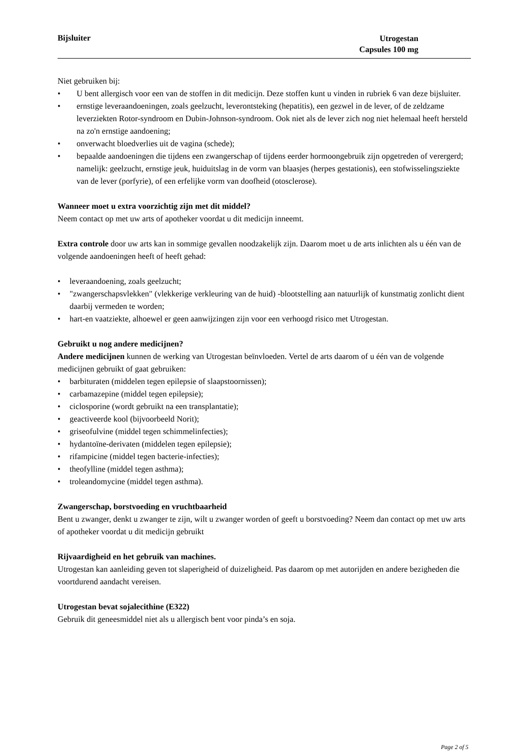Bijsluiter
Utrogestan
Capsules 100 mg
Niet gebruiken bij:
• U bent allergisch voor een van de stoffen in dit medicijn. Deze stoffen kunt u vinden in rubriek 6 van deze bijsluiter.
• ernstige leveraandoeningen, zoals geelzucht, leverontsteking (hepatitis), een gezwel in de lever, of de zeldzame leverziekten Rotor-syndroom en Dubin-Johnson-syndroom. Ook niet als de lever zich nog niet helemaal heeft hersteld na zo'n ernstige aandoening;
• onverwacht bloedverlies uit de vagina (schede);
• bepaalde aandoeningen die tijdens een zwangerschap of tijdens eerder hormoongebruik zijn opgetreden of verergerd; namelijk: geelzucht, ernstige jeuk, huiduitslag in de vorm van blaasjes (herpes gestationis), een stofwisselingsziekte van de lever (porfyrie), of een erfelijke vorm van doofheid (otosclerose).
Wanneer moet u extra voorzichtig zijn met dit middel?
Neem contact op met uw arts of apotheker voordat u dit medicijn inneemt.
Extra controle door uw arts kan in sommige gevallen noodzakelijk zijn. Daarom moet u de arts inlichten als u één van de volgende aandoeningen heeft of heeft gehad:
• leveraandoening, zoals geelzucht;
• "zwangerschapsvlekken" (vlekkerige verkleuring van de huid) -blootstelling aan natuurlijk of kunstmatig zonlicht dient daarbij vermeden te worden;
• hart-en vaatziekte, alhoewel er geen aanwijzingen zijn voor een verhoogd risico met Utrogestan.
Gebruikt u nog andere medicijnen?
Andere medicijnen kunnen de werking van Utrogestan beïnvloeden. Vertel de arts daarom of u één van de volgende medicijnen gebruikt of gaat gebruiken:
• barbituraten (middelen tegen epilepsie of slaapstoornissen);
• carbamazepine (middel tegen epilepsie);
• ciclosporine (wordt gebruikt na een transplantatie);
• geactiveerde kool (bijvoorbeeld Norit);
• griseofulvine (middel tegen schimmelinfecties);
• hydantoïne-derivaten (middelen tegen epilepsie);
• rifampicine (middel tegen bacterie-infecties);
• theofylline (middel tegen asthma);
• troleandomycine (middel tegen asthma).
Zwangerschap, borstvoeding en vruchtbaarheid
Bent u zwanger, denkt u zwanger te zijn, wilt u zwanger worden of geeft u borstvoeding? Neem dan contact op met uw arts of apotheker voordat u dit medicijn gebruikt
Rijvaardigheid en het gebruik van machines.
Utrogestan kan aanleiding geven tot slaperigheid of duizeligheid. Pas daarom op met autorijden en andere bezigheden die voortdurend aandacht vereisen.
Utrogestan bevat sojalecithine (E322)
Gebruik dit geneesmiddel niet als u allergisch bent voor pinda’s en soja.
Page 2 of 5